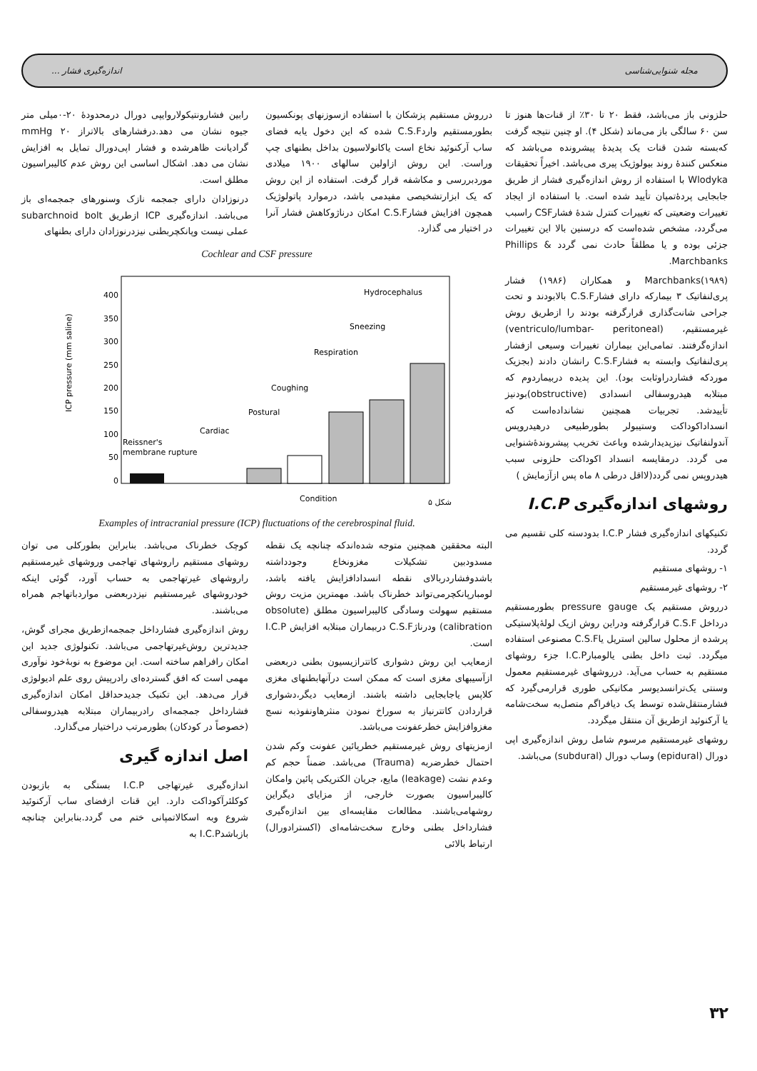مجله شنوایی‌شناسی اندازه‌گیری فشار ...
حلزونی باز می‌باشد، فقط ۲۰ تا ۳۰٪ از قنات‌ها هنوز تا سن ۶۰ سالگی باز می‌ماند (شکل ۴). او چنین نتیجه گرفت که‌بسته شدن قنات یک پدیدهٔ پیشرونده می‌باشد که منعکس کنندهٔ روند بیولوژیک پیری می‌باشد. اخیراً تحقیقات Wlodyka با استفاده از روش اندازه‌گیری فشار از طریق جابجایی پردهٔ‌تمپان تأیید شده است. با استفاده از ایجاد تغییرات وضعیتی که تغییرات کنترل شدهٔ فشارCSF راسبب می‌گردد، مشخص شده‌است که درسنین بالا این تغییرات جزئی بوده و یا مطلقاً حادث نمی گردد Phillips & Marchbanks.
Marchbanks(۱۹۸۹) و همکاران (۱۹۸۶) فشار پری‌لنفاتیک ۳ بیمارکه دارای فشارC.S.F بالابودند و تحت جراحی شانت‌گذاری قرارگرفته بودند را ازطریق روش غیرمستقیم، (ventriculo/lumbar- peritoneal) اندازه‌گرفتند. تمامی‌این بیماران تغییرات وسیعی ازفشار پری‌لنفاتیک وابسته به فشارC.S.F رانشان دادند (بجزیک موردکه فشاردراو‌ثابت بود). این پدیده دربیماردوم که مبتلابه هیدروسفالی انسدادی (obstructive)بودنیز تأییدشد. تجربیات همچنین نشانداده‌است که انسداداکوداکت وستیبولر بطورطبیعی درهیدروپس آندولنفاتیک نیزپدیدارشده وباعث تخریب پیشروندهٔ‌شنوایی می گردد. درمقایسه انسداد اکوداکت حلزونی سبب هیدروپس نمی گردد(لااقل درطی ۸ ماه پس ازآزمایش )
روشهای اندازه‌گیری I.C.P
تکنیکهای اندازه‌گیری فشار I.C.P بدودسته کلی تقسیم می گردد.
۱- روشهای مستقیم
۲- روشهای غیرمستقیم
درروش مستقیم یک pressure gauge بطورمستقیم درداخل C.S.F قرارگرفته ودراین روش ازیک لولهٔ‌پلاستیکی پرشده از محلول سالین استریل یاC.S.F مصنوعی استفاده میگردد. ثبت داخل بطنی یالومبارI.C.P جزء روشهای مستقیم به حساب می‌آید. درروشهای غیرمستقیم معمول وسنتی یک‌ترانسدیوسر مکانیکی طوری قرارمی‌گیرد که فشارمنتقل‌شده توسط یک دیافراگم متصل‌به سخت‌شامه یا آرکنوئید ازطریق آن منتقل میگردد.
روشهای غیرمستقیم مرسوم شامل روش اندازه‌گیری اپی دورال (epidural) وساب دورال (subdural) می‌باشد.
درروش مستقیم پزشکان با استفاده ازسوزنهای پونکسیون بطورمستقیم واردC.S.F شده که این دخول یابه فضای ساب آرکنوئید نخاع است یاکانولاسیون بداخل بطنهای چپ وراست. این روش ازاولین سالهای ۱۹۰۰ میلادی موردبررسی و مکاشفه قرار گرفت. استفاده از این روش که یک ابزارتشخیصی مفیدمی باشد، درموارد پاتولوژیک همچون افزایش فشارC.S.F امکان درناژوکاهش فشار آنرا در اختیار می گذارد.
رابین فشارونتیکولاروایپی دورال درمحدودهٔ ۲۰-۰میلی متر جیوه نشان می دهد.درفشارهای بالاتراز ۲۰ mmHg گرادیانت ظاهرشده و فشار اپی‌دورال تمایل به افزایش نشان می دهد. اشکال اساسی این روش عدم کالیبراسیون مطلق است.
درنوزادان دارای جمجمه نازک وسنورهای جمجمه‌ای باز می‌باشد. اندازه‌گیری ICP ازطریق subarchnoid bolt عملی نیست وپانکچربطنی نیزدرنوزادان دارای بطنهای
Cochlear and CSF pressure
0
50
100
150
200
250
300
350
400
ICP pressure (mm saline)
Reissner's
membrane rupture
Cardiac
Postural
Coughing
Respiration
Sneezing
Hydrocephalus
Condition
شکل ۵
Examples of intracranial pressure (ICP) fluctuations of the cerebrospinal fluid.
البته محققین همچنین متوجه شده‌اندکه چنانچه یک نقطه مسدودبین تشکیلات مغزونخاع وجودداشته باشدوفشاردربالای نقطه انسدادافزایش یافته باشد، لومبارپانکچرمی‌تواند خطرناک باشد. مهمترین مزیت روش مستقیم سهولت وسادگی کالیبراسیون مطلق (obsolute calibration) ودرناژC.S.F دربیماران مبتلابه افزایش I.C.P است.
ازمعایب این روش دشواری کاتترازیسیون بطنی دربعضی ازآسیبهای مغزی است که ممکن است درآنهابطنهای مغزی کلاپس یاجابجایی داشته باشند. ازمعایب دیگر،دشواری قراردادن کاتترنیاز به سوراخ نمودن منثرهاونفوذبه نسج مغزوافزایش خطرعفونت می‌باشد.
ازمزیتهای روش غیرمستقیم خطرپائین عفونت وکم شدن احتمال خطرضربه (Trauma) می‌باشد. ضمناً حجم کم وعدم نشت (leakage) مایع، جریان الکتریکی پائین وامکان کالیبراسیون بصورت خارجی، از مزایای دیگراین روشهامی‌باشند. مطالعات مقایسه‌ای بین اندازه‌گیری فشارداخل بطنی وخارج سخت‌شامه‌ای (اکسترادورال) ارتباط بالائی
کوچک خطرناک می‌باشد. بنابراین بطورکلی می توان روشهای مستقیم راروشهای تهاجمی وروشهای غیرمستقیم راروشهای غیرتهاجمی به حساب آورد، گوئی اینکه خودروشهای غیرمستقیم نیزدربعضی مواردباتهاجم همراه می‌باشند.
روش اندازه‌گیری فشارداخل جمجمه‌ازطریق مجرای گوش، جدیدترین روش‌غیرتهاجمی می‌باشد. تکنولوژی جدید این امکان رافراهم ساخته است. این موضوع به نوبهٔ‌خود نوآوری مهمی است که افق گسترده‌ای رادرپیش روی علم ادیولوژی قرار می‌دهد. این تکنیک جدیدحداقل امکان اندازه‌گیری فشارداخل جمجمه‌ای رادربیماران مبتلابه هیدروسفالی (خصوصاً در کودکان) بطورمرتب دراختیار می‌گذارد.
اصل اندازه گیری
اندازه‌گیری غیرتهاجی I.C.P بستگی به بازبودن کوکلئرآکوداکت دارد. این قنات ازفضای ساب آرکنوئید شروع وبه اسکالاتمپانی ختم می گردد.بنابراین چنانچه بازباشدI.C.P به
۳۲